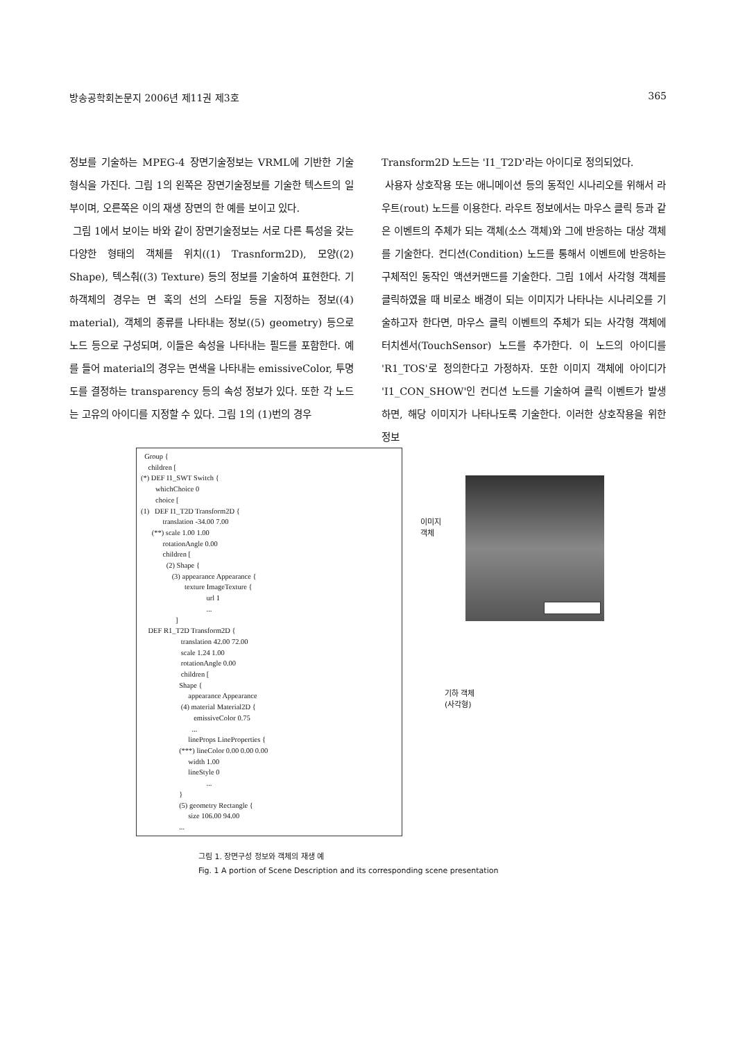방송공학회논문지 2006년 제11권 제3호 365
정보를 기술하는 MPEG-4 장면기술정보는 VRML에 기반한 기술 형식을 가진다. 그림 1의 왼쪽은 장면기술정보를 기술한 텍스트의 일부이며, 오른쪽은 이의 재생 장면의 한 예를 보이고 있다.
그림 1에서 보이는 바와 같이 장면기술정보는 서로 다른 특성을 갖는 다양한 형태의 객체를 위치((1) Trasnform2D), 모양((2) Shape), 텍스춰((3) Texture) 등의 정보를 기술하여 표현한다. 기하객체의 경우는 면 혹의 선의 스타일 등을 지정하는 정보((4) material), 객체의 종류를 나타내는 정보((5) geometry) 등으로 노드 등으로 구성되며, 이들은 속성을 나타내는 필드를 포함한다. 예를 들어 material의 경우는 면색을 나타내는 emissiveColor, 투명도를 결정하는 transparency 등의 속성 정보가 있다. 또한 각 노드는 고유의 아이디를 지정할 수 있다. 그림 1의 (1)번의 경우
Transform2D 노드는 'I1_T2D'라는 아이디로 정의되었다.
사용자 상호작용 또는 애니메이션 등의 동적인 시나리오를 위해서 라우트(rout) 노드를 이용한다. 라우트 정보에서는 마우스 클릭 등과 같은 이벤트의 주체가 되는 객체(소스 객체)와 그에 반응하는 대상 객체를 기술한다. 컨디션(Condition) 노드를 통해서 이벤트에 반응하는 구체적인 동작인 액션커맨드를 기술한다. 그림 1에서 사각형 객체를 클릭하였을 때 비로소 배경이 되는 이미지가 나타나는 시나리오를 기술하고자 한다면, 마우스 클릭 이벤트의 주체가 되는 사각형 객체에 터치센서(TouchSensor) 노드를 추가한다. 이 노드의 아이디를 'R1_TOS'로 정의한다고 가정하자. 또한 이미지 객체에 아이디가 'I1_CON_SHOW'인 컨디션 노드를 기술하여 클릭 이벤트가 발생하면, 해당 이미지가 나타나도록 기술한다. 이러한 상호작용을 위한 정보
Group { children [ (*) DEF I1_SWT Switch { whichChoice 0 choice [ (1) DEF I1_T2D Transform2D { translation -34.00 7.00 (**) scale 1.00 1.00 rotationAngle 0.00 children [ (2) Shape { (3) appearance Appearance { texture ImageTexture { url 1 ... ] DEF R1_T2D Transform2D { translation 42.00 72.00 scale 1.24 1.00 rotationAngle 0.00 children [ Shape { appearance Appearance (4) material Material2D { emissiveColor 0.75 ... lineProps LineProperties { (***) lineColor 0.00 0.00 0.00 width 1.00 lineStyle 0 ... } (5) geometry Rectangle { size 106.00 94.00 ...
이미지
객체
기하 객체
(사각형)
그림 1. 장면구성 정보와 객체의 재생 예
Fig. 1 A portion of Scene Description and its corresponding scene presentation